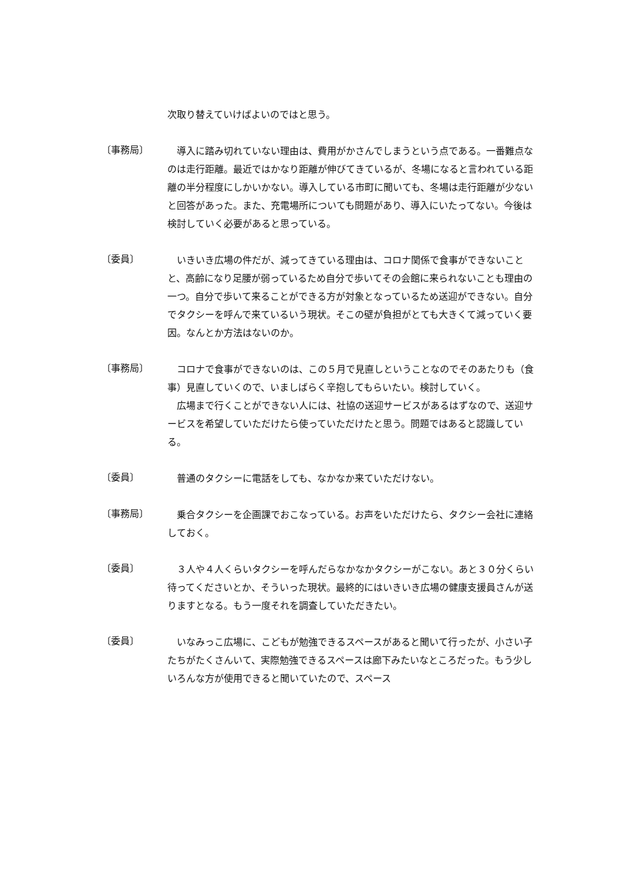次取り替えていけばよいのではと思う。
〔事務局〕
　導入に踏み切れていない理由は、費用がかさんでしまうという点である。一番難点なのは走行距離。最近ではかなり距離が伸びてきているが、冬場になると言われている距離の半分程度にしかいかない。導入している市町に聞いても、冬場は走行距離が少ないと回答があった。また、充電場所についても問題があり、導入にいたってない。今後は検討していく必要があると思っている。
〔委員〕
　いきいき広場の件だが、減ってきている理由は、コロナ関係で食事ができないことと、高齢になり足腰が弱っているため自分で歩いてその会館に来られないことも理由の一つ。自分で歩いて来ることができる方が対象となっているため送迎ができない。自分でタクシーを呼んで来ているいう現状。そこの壁が負担がとても大きくて減っていく要因。なんとか方法はないのか。
〔事務局〕
　コロナで食事ができないのは、この５月で見直しということなのでそのあたりも（食事）見直していくので、いましばらく辛抱してもらいたい。検討していく。
　広場まで行くことができない人には、社協の送迎サービスがあるはずなので、送迎サービスを希望していただけたら使っていただけたと思う。問題ではあると認識している。
〔委員〕
　普通のタクシーに電話をしても、なかなか来ていただけない。
〔事務局〕
　乗合タクシーを企画課でおこなっている。お声をいただけたら、タクシー会社に連絡しておく。
〔委員〕
　３人や４人くらいタクシーを呼んだらなかなかタクシーがこない。あと３０分くらい待ってくださいとか、そういった現状。最終的にはいきいき広場の健康支援員さんが送りますとなる。もう一度それを調査していただきたい。
〔委員〕
　いなみっこ広場に、こどもが勉強できるスペースがあると聞いて行ったが、小さい子たちがたくさんいて、実際勉強できるスペースは廊下みたいなところだった。もう少しいろんな方が使用できると聞いていたので、スペース